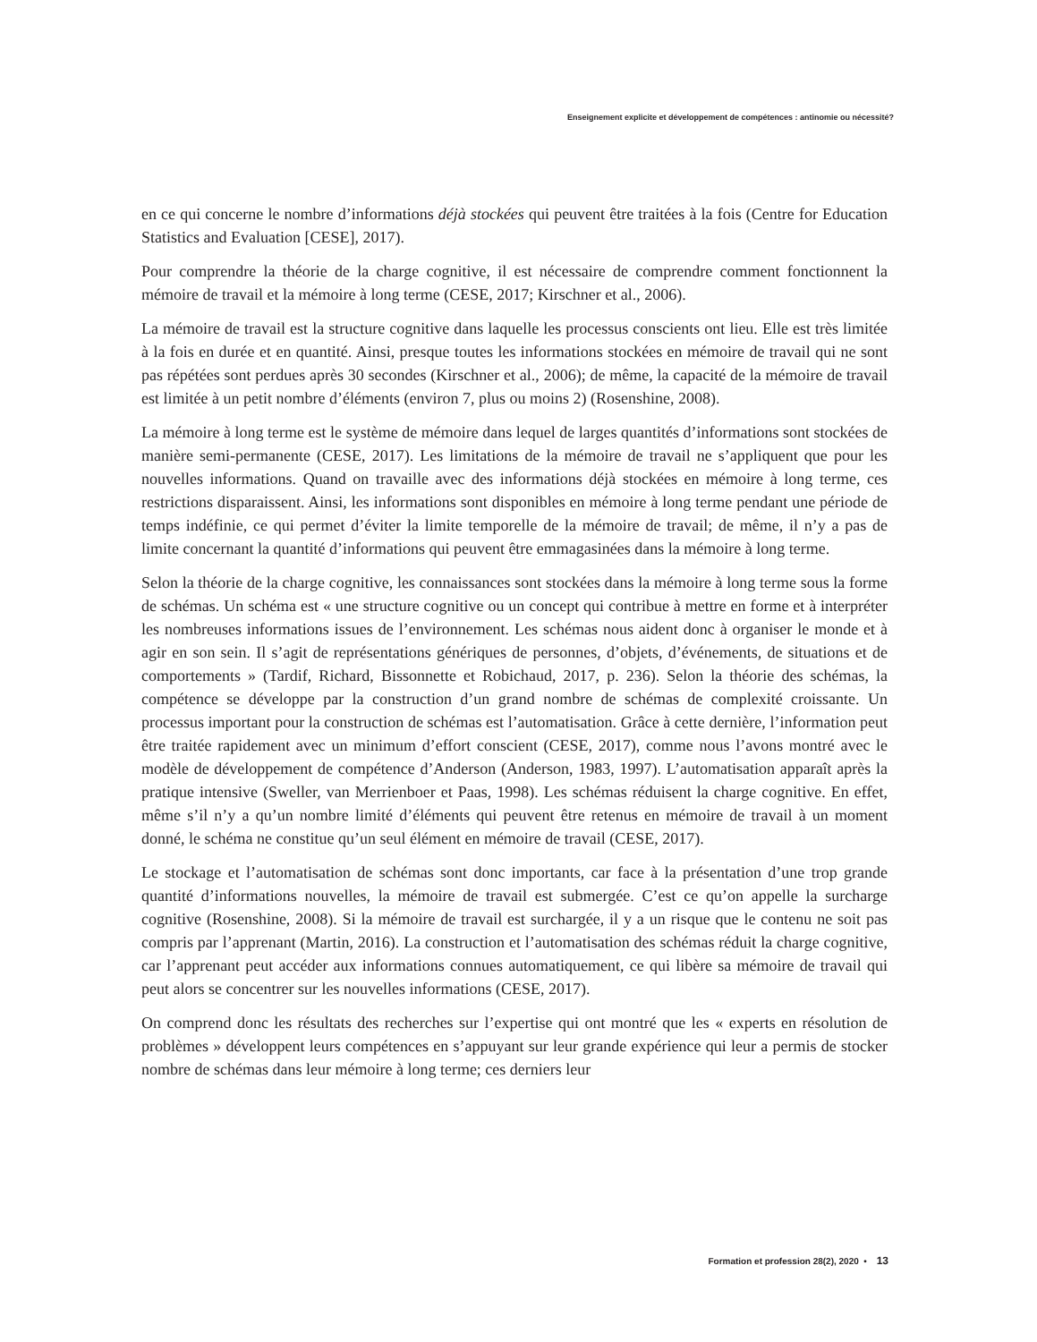Enseignement explicite et développement de compétences : antinomie ou nécessité?
en ce qui concerne le nombre d’informations déjà stockées qui peuvent être traitées à la fois (Centre for Education Statistics and Evaluation [CESE], 2017).
Pour comprendre la théorie de la charge cognitive, il est nécessaire de comprendre comment fonctionnent la mémoire de travail et la mémoire à long terme (CESE, 2017; Kirschner et al., 2006).
La mémoire de travail est la structure cognitive dans laquelle les processus conscients ont lieu. Elle est très limitée à la fois en durée et en quantité. Ainsi, presque toutes les informations stockées en mémoire de travail qui ne sont pas répétées sont perdues après 30 secondes (Kirschner et al., 2006); de même, la capacité de la mémoire de travail est limitée à un petit nombre d’éléments (environ 7, plus ou moins 2) (Rosenshine, 2008).
La mémoire à long terme est le système de mémoire dans lequel de larges quantités d’informations sont stockées de manière semi-permanente (CESE, 2017). Les limitations de la mémoire de travail ne s’appliquent que pour les nouvelles informations. Quand on travaille avec des informations déjà stockées en mémoire à long terme, ces restrictions disparaissent. Ainsi, les informations sont disponibles en mémoire à long terme pendant une période de temps indéfinie, ce qui permet d’éviter la limite temporelle de la mémoire de travail; de même, il n’y a pas de limite concernant la quantité d’informations qui peuvent être emmagasinées dans la mémoire à long terme.
Selon la théorie de la charge cognitive, les connaissances sont stockées dans la mémoire à long terme sous la forme de schémas. Un schéma est « une structure cognitive ou un concept qui contribue à mettre en forme et à interpréter les nombreuses informations issues de l’environnement. Les schémas nous aident donc à organiser le monde et à agir en son sein. Il s’agit de représentations génériques de personnes, d’objets, d’événements, de situations et de comportements » (Tardif, Richard, Bissonnette et Robichaud, 2017, p. 236). Selon la théorie des schémas, la compétence se développe par la construction d’un grand nombre de schémas de complexité croissante. Un processus important pour la construction de schémas est l’automatisation. Grâce à cette dernière, l’information peut être traitée rapidement avec un minimum d’effort conscient (CESE, 2017), comme nous l’avons montré avec le modèle de développement de compétence d’Anderson (Anderson, 1983, 1997). L’automatisation apparaît après la pratique intensive (Sweller, van Merrienboer et Paas, 1998). Les schémas réduisent la charge cognitive. En effet, même s’il n’y a qu’un nombre limité d’éléments qui peuvent être retenus en mémoire de travail à un moment donné, le schéma ne constitue qu’un seul élément en mémoire de travail (CESE, 2017).
Le stockage et l’automatisation de schémas sont donc importants, car face à la présentation d’une trop grande quantité d’informations nouvelles, la mémoire de travail est submergée. C’est ce qu’on appelle la surcharge cognitive (Rosenshine, 2008). Si la mémoire de travail est surchargée, il y a un risque que le contenu ne soit pas compris par l’apprenant (Martin, 2016). La construction et l’automatisation des schémas réduit la charge cognitive, car l’apprenant peut accéder aux informations connues automatiquement, ce qui libère sa mémoire de travail qui peut alors se concentrer sur les nouvelles informations (CESE, 2017).
On comprend donc les résultats des recherches sur l’expertise qui ont montré que les « experts en résolution de problèmes » développent leurs compétences en s’appuyant sur leur grande expérience qui leur a permis de stocker nombre de schémas dans leur mémoire à long terme; ces derniers leur
Formation et profession 28(2), 2020 • 13